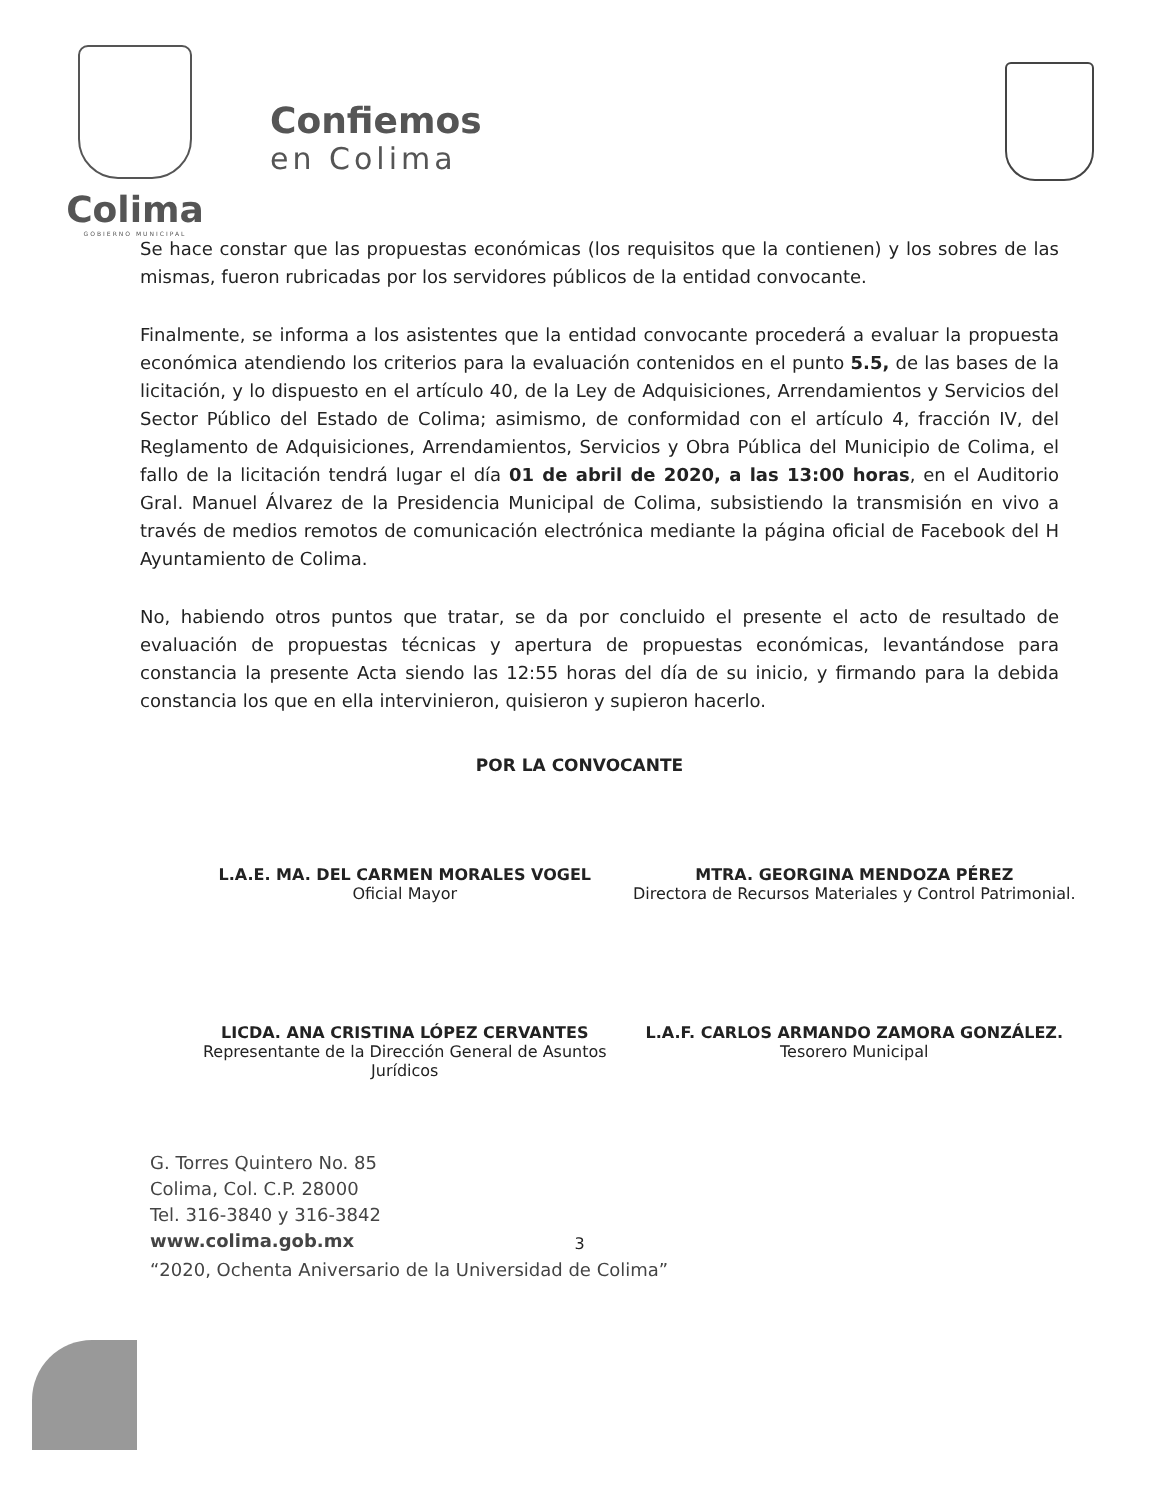Colima
GOBIERNO MUNICIPAL
Confiemos
en Colima
Se hace constar que las propuestas económicas (los requisitos que la contienen) y los sobres de las mismas, fueron rubricadas por los servidores públicos de la entidad convocante.
Finalmente, se informa a los asistentes que la entidad convocante procederá a evaluar la propuesta económica atendiendo los criterios para la evaluación contenidos en el punto 5.5, de las bases de la licitación, y lo dispuesto en el artículo 40, de la Ley de Adquisiciones, Arrendamientos y Servicios del Sector Público del Estado de Colima; asimismo, de conformidad con el artículo 4, fracción IV, del Reglamento de Adquisiciones, Arrendamientos, Servicios y Obra Pública del Municipio de Colima, el fallo de la licitación tendrá lugar el día 01 de abril de 2020, a las 13:00 horas, en el Auditorio Gral. Manuel Álvarez de la Presidencia Municipal de Colima, subsistiendo la transmisión en vivo a través de medios remotos de comunicación electrónica mediante la página oficial de Facebook del H Ayuntamiento de Colima.
No, habiendo otros puntos que tratar, se da por concluido el presente el acto de resultado de evaluación de propuestas técnicas y apertura de propuestas económicas, levantándose para constancia la presente Acta siendo las 12:55 horas del día de su inicio, y firmando para la debida constancia los que en ella intervinieron, quisieron y supieron hacerlo.
POR LA CONVOCANTE
L.A.E. MA. DEL CARMEN MORALES VOGEL
Oficial Mayor
MTRA. GEORGINA MENDOZA PÉREZ
Directora de Recursos Materiales y Control Patrimonial.
LICDA. ANA CRISTINA LÓPEZ CERVANTES
Representante de la Dirección General de Asuntos Jurídicos
L.A.F. CARLOS ARMANDO ZAMORA GONZÁLEZ.
Tesorero Municipal
G. Torres Quintero No. 85
Colima, Col. C.P. 28000
Tel. 316-3840 y 316-3842
www.colima.gob.mx
3
“2020, Ochenta Aniversario de la Universidad de Colima”